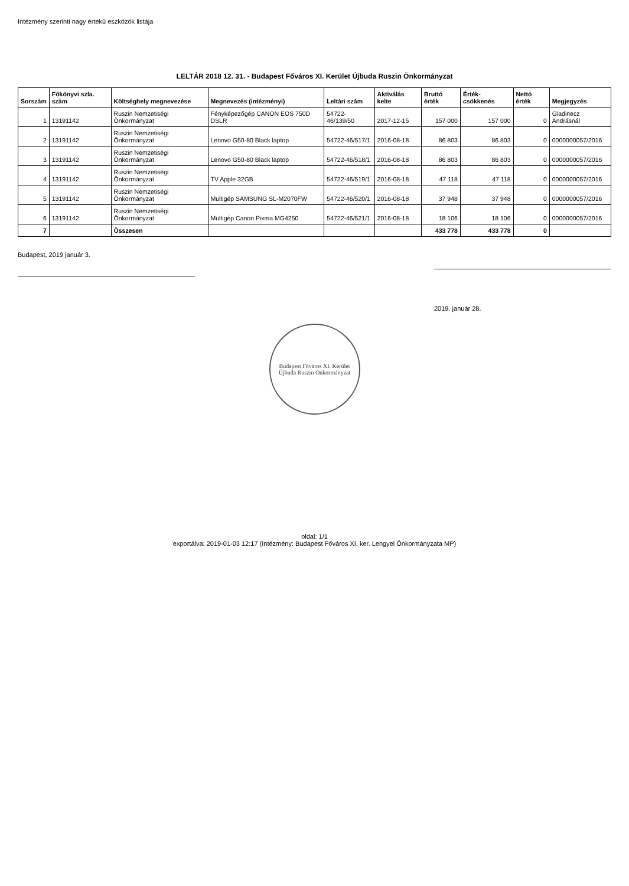Intézmény szerinti nagy értékű eszközök listája
LELTÁR 2018 12. 31. - Budapest Főváros XI. Kerület Újbuda Ruszin Önkormányzat
| Sorszám | Főkönyvi szla. szám | Költséghely megnevezése | Megnevezés (intézményi) | Leltári szám | Aktiválás kelte | Bruttó érték | Érték-csökkenés | Nettó érték | Megjegyzés |
| --- | --- | --- | --- | --- | --- | --- | --- | --- | --- |
| 1 | 13191142 | Ruszin Nemzetiségi Önkormányzat | Fényképezőgép CANON EOS 750D DSLR | 54722-46/139/50 | 2017-12-15 | 157 000 | 157 000 | 0 | Gladinecz Andrásnál |
| 2 | 13191142 | Ruszin Nemzetiségi Önkormányzat | Lenovo G50-80 Black laptop | 54722-46/517/1 | 2016-08-18 | 86 803 | 86 803 | 0 | 0000000057/2016 |
| 3 | 13191142 | Ruszin Nemzetiségi Önkormányzat | Lenovo G50-80 Black laptop | 54722-46/518/1 | 2016-08-18 | 86 803 | 86 803 | 0 | 0000000057/2016 |
| 4 | 13191142 | Ruszin Nemzetiségi Önkormányzat | TV Apple 32GB | 54722-46/519/1 | 2016-08-18 | 47 118 | 47 118 | 0 | 0000000057/2016 |
| 5 | 13191142 | Ruszin Nemzetiségi Önkormányzat | Multigép SAMSUNG SL-M2070FW | 54722-46/520/1 | 2016-08-18 | 37 948 | 37 948 | 0 | 0000000057/2016 |
| 6 | 13191142 | Ruszin Nemzetiségi Önkormányzat | Multigép Canon Pixma MG4250 | 54722-46/521/1 | 2016-08-18 | 18 106 | 18 106 | 0 | 0000000057/2016 |
| 7 | | Összesen | | | | 433 778 | 433 778 | 0 | |
Budapest, 2019 január 3. 2019. január 28.
Budapest Főváros XI. Kerület Újbuda Ruszin Önkormányzat
oldal: 1/1
exportálva: 2019-01-03 12:17 (Intézmény: Budapest Főváros XI. ker. Lengyel Önkormányzata MP)